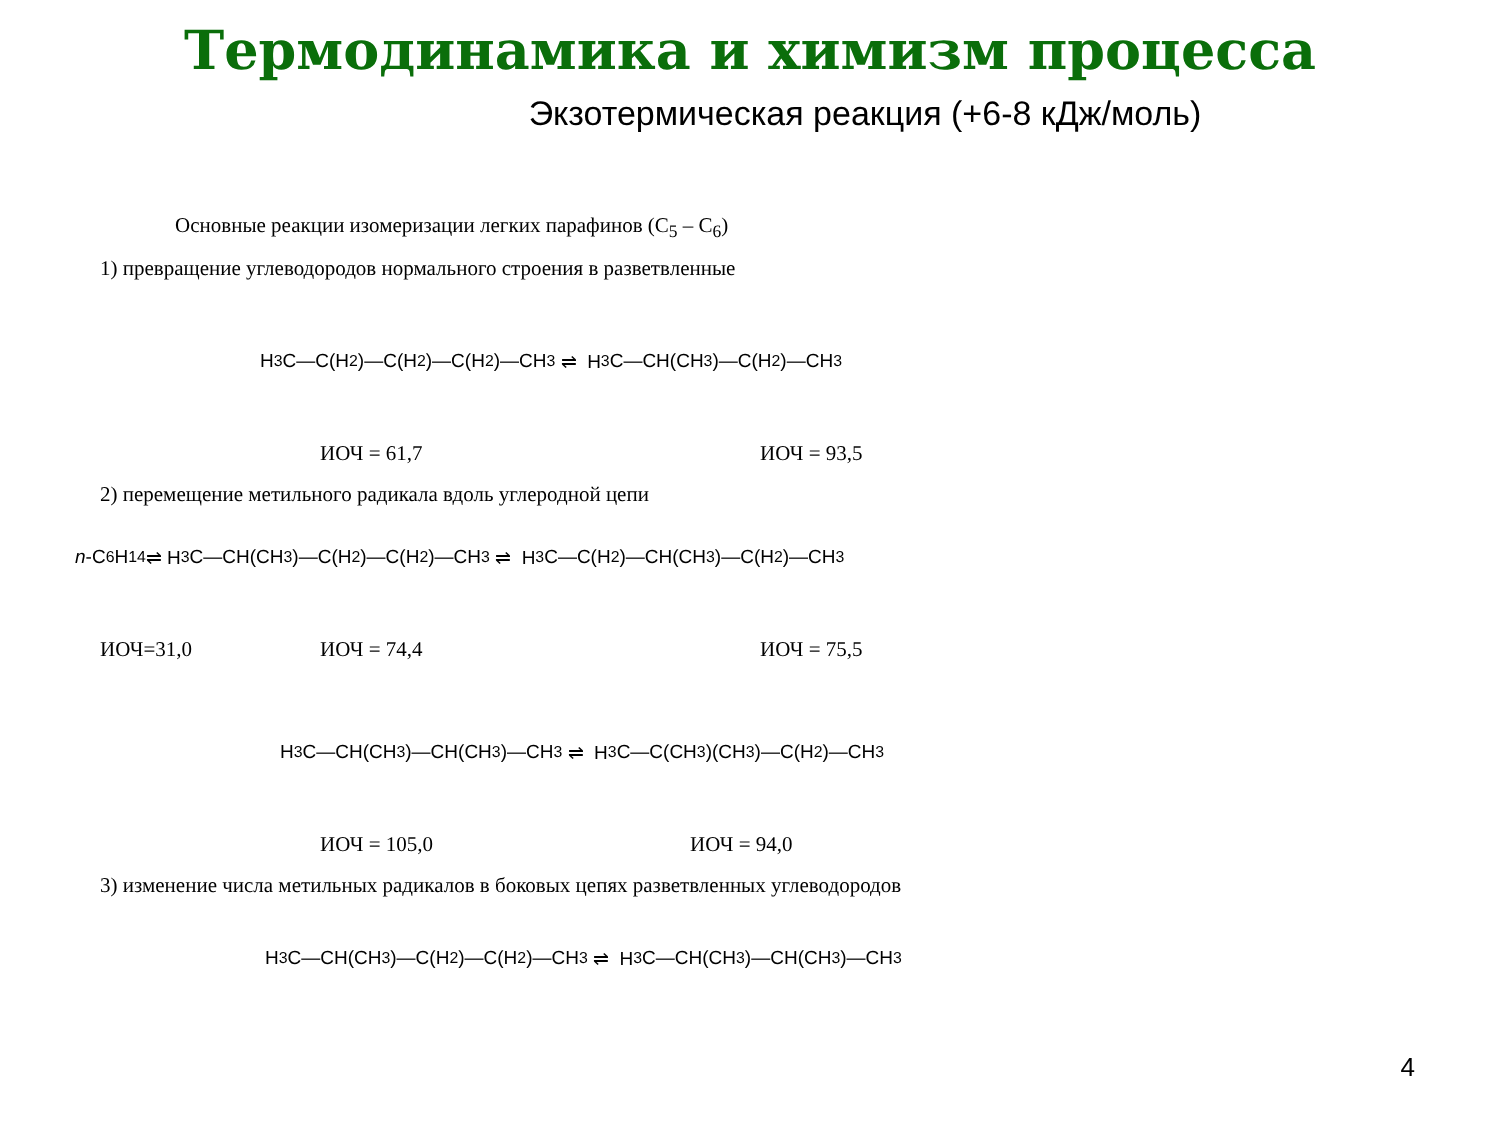Термодинамика и химизм процесса
Экзотермическая реакция (+6-8 кДж/моль)
Основные реакции изомеризации легких парафинов (C<sub>5</sub> – C<sub>6</sub>)
1) превращение углеводородов нормального строения в разветвленные
H<sub>3</sub>C—C(H<sub>2</sub>)—C(H<sub>2</sub>)—C(H<sub>2</sub>)—CH<sub>3</sub> ⇌ H<sub>3</sub>C—CH(CH<sub>3</sub>)—C(H<sub>2</sub>)—CH<sub>3</sub>
ИОЧ = 61,7 ИОЧ = 93,5
2) перемещение метильного радикала вдоль углеродной цепи
n -C<sub>6</sub>H<sub>14</sub> ⇌ H<sub>3</sub>C—CH(CH<sub>3</sub>)—C(H<sub>2</sub>)—C(H<sub>2</sub>)—CH<sub>3</sub> ⇌ H<sub>3</sub>C—C(H<sub>2</sub>)—CH(CH<sub>3</sub>)—C(H<sub>2</sub>)—CH<sub>3</sub>
ИОЧ=31,0 ИОЧ = 74,4 ИОЧ = 75,5
H<sub>3</sub>C—CH(CH<sub>3</sub>)—CH(CH<sub>3</sub>)—CH<sub>3</sub> ⇌ H<sub>3</sub>C—C(CH<sub>3</sub>)(CH<sub>3</sub>)—C(H<sub>2</sub>)—CH<sub>3</sub>
ИОЧ = 105,0 ИОЧ = 94,0
3) изменение числа метильных радикалов в боковых цепях разветвленных углеводородов
H<sub>3</sub>C—CH(CH<sub>3</sub>)—C(H<sub>2</sub>)—C(H<sub>2</sub>)—CH<sub>3</sub> ⇌ H<sub>3</sub>C—CH(CH<sub>3</sub>)—CH(CH<sub>3</sub>)—CH<sub>3</sub>
4